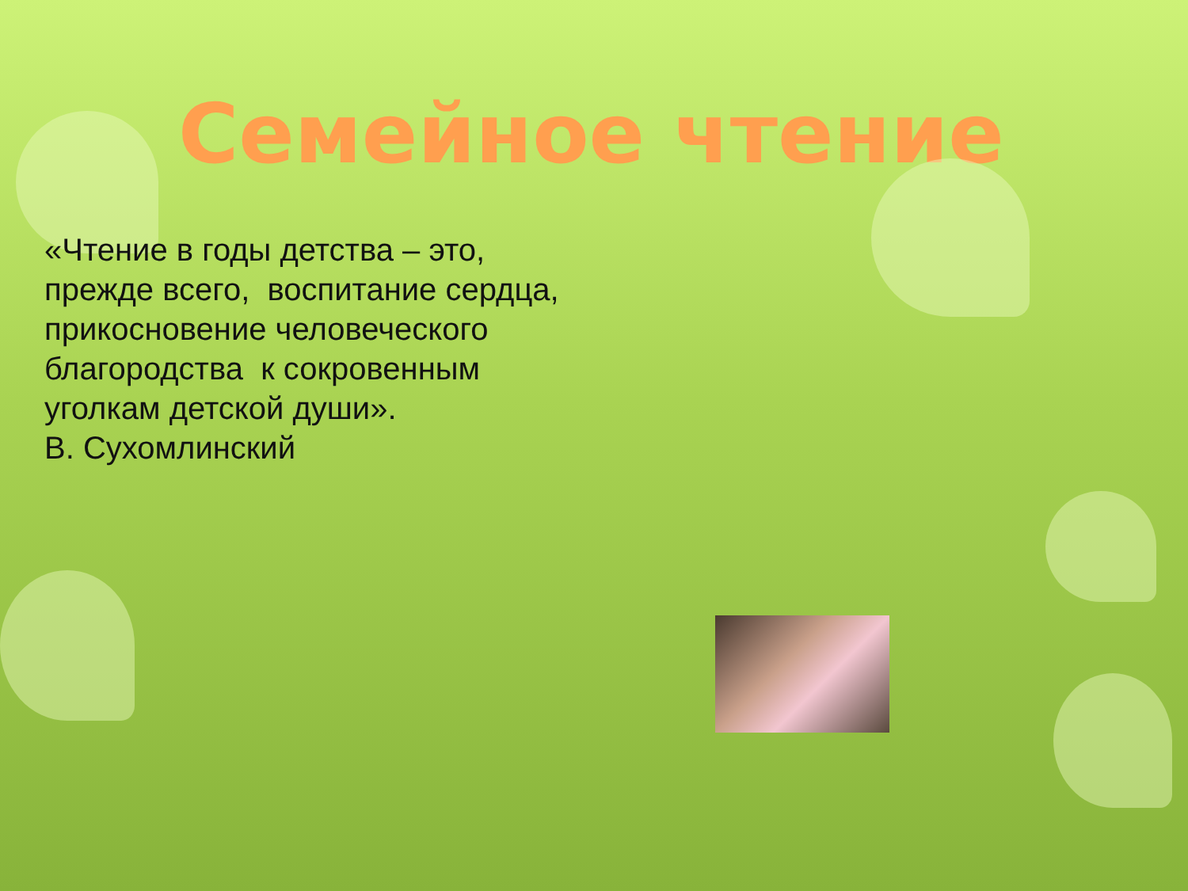Семейное чтение
«Чтение в годы детства – это,
прежде всего, воспитание сердца,
прикосновение человеческого
благородства к сокровенным
уголкам детской души».
В. Сухомлинский